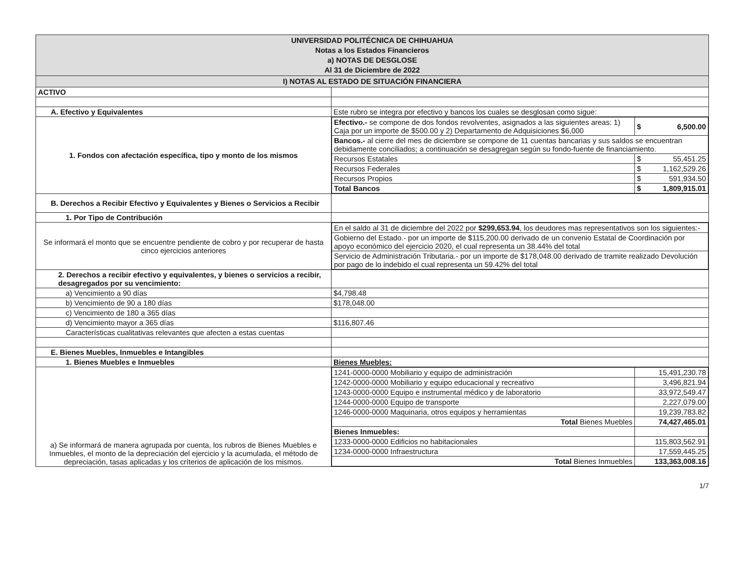| UNIVERSIDAD POLITÉCNICA DE CHIHUAHUA Notas a los Estados Financieros a) NOTAS DE DESGLOSE Al 31 de Diciembre de 2022 | |
| I) NOTAS AL ESTADO DE SITUACIÓN FINANCIERA | |
| ACTIVO | |
| A. Efectivo y Equivalentes | Este rubro se integra por efectivo y bancos los cuales se desglosan como sigue: |
| 1. Fondos con afectación específica, tipo y monto de los mismos | / Efectivo.- se compone de dos fondos revolventes, asignados a las siguientes areas: 1) Caja por un importe de $500.00 y 2) Departamento de Adquisiciones $6,000 / $ 6,500.00 / / Bancos.- al cierre del mes de diciembre se compone de 11 cuentas bancarias y sus saldos se encuentran debidamente conciliados; a continuación se desagregan según su fondo-fuente de financiamiento. / / / Recursos Estatales / $ 55,451.25 / / Recursos Federales / $ 1,162,529.26 / / Recursos Propios / $ 591,934.50 / / Total Bancos / $ 1,809,915.01 / |
| B. Derechos a Recibir Efectivo y Equivalentes y Bienes o Servicios a Recibir | |
| 1. Por Tipo de Contribución | |
| Se informará el monto que se encuentre pendiente de cobro y por recuperar de hasta cinco ejercicios anteriores | / En el saldo al 31 de diciembre del 2022 por $299,653.94 , los deudores mas representativos son los siguientes:- / / Gobierno del Estado.- por un importe de $115,200.00 derivado de un convenio Estatal de Coordinación por apoyo económico del ejercicio 2020, el cual representa un 38.44% del total / / Servicio de Administración Tributaria.- por un importe de $178,048.00 derivado de tramite realizado Devolución por pago de lo indebido el cual representa un 59.42% del total / |
| 2. Derechos a recibir efectivo y equivalentes, y bienes o servicios a recibir, desagregados por su vencimiento: | |
| a) Vencimiento a 90 días | $4,798.48 |
| b) Vencimiento de 90 a 180 días | $178,048.00 |
| c) Vencimiento de 180 a 365 días | |
| d) Vencimiento mayor a 365 días | $116,807.46 |
| Características cualitativas relevantes que afecten a estas cuentas | |
| E. Bienes Muebles, Inmuebles e Intangibles | |
| 1. Bienes Muebles e Inmuebles | Bienes Muebles: |
| a) Se informará de manera agrupada por cuenta, los rubros de Bienes Muebles e Inmuebles, el monto de la depreciación del ejercicio y la acumulada, el método de depreciación, tasas aplicadas y los críterios de aplicación de los mismos. | / 1241-0000-0000 Mobiliario y equipo de administración / 15,491,230.78 / / 1242-0000-0000 Mobiliario y equipo educacional y recreativo / 3,496,821.94 / / 1243-0000-0000 Equipo e instrumental médico y de laboratorio / 33,972,549.47 / / 1244-0000-0000 Equipo de transporte / 2,227,079.00 / / 1246-0000-0000 Maquinaria, otros equipos y herramientas / 19,239,783.82 / / Total Bienes Muebles / 74,427,465.01 / / Bienes Inmuebles: / / / 1233-0000-0000 Edificios no habitacionales / 115,803,562.91 / / 1234-0000-0000 Infraestructura / 17,559,445.25 / / Total Bienes Inmuebles / 133,363,008.16 / |
1/7